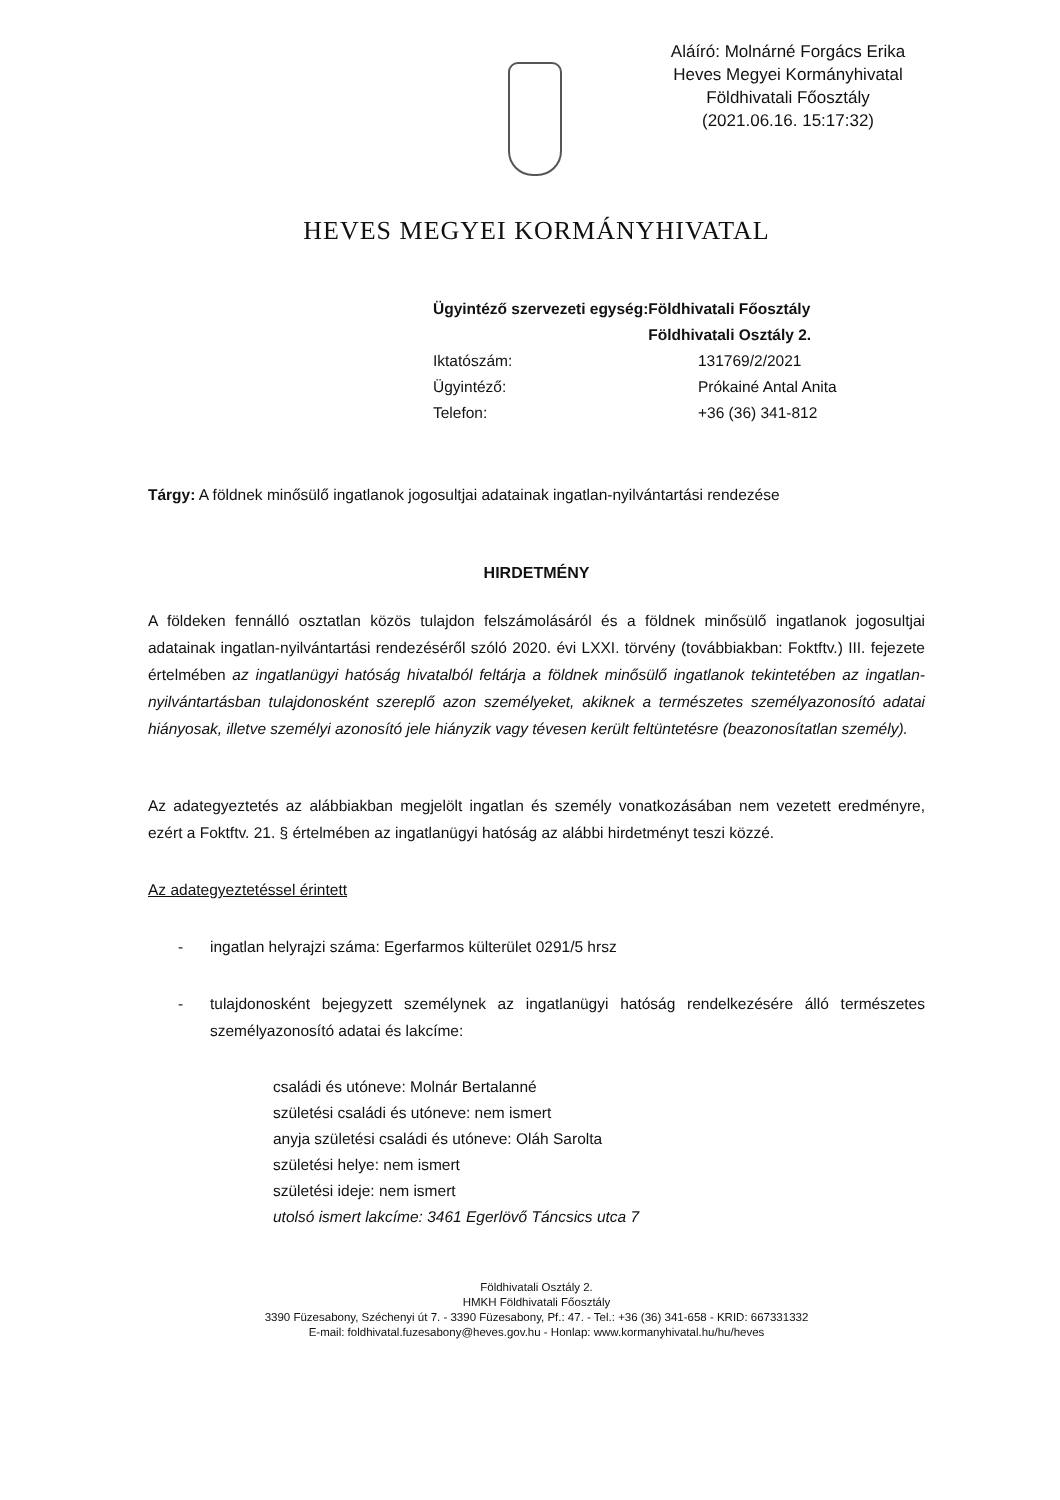Aláíró: Molnárné Forgács Erika
Heves Megyei Kormányhivatal
Földhivatali Főosztály
(2021.06.16. 15:17:32)
HEVES MEGYEI KORMÁNYHIVATAL
Ügyintéző szervezeti egység: Földhivatali Főosztály
Földhivatali Osztály 2.
Iktatószám: 131769/2/2021
Ügyintéző: Prókainé Antal Anita
Telefon: +36 (36) 341-812
Tárgy: A földnek minősülő ingatlanok jogosultjai adatainak ingatlan-nyilvántartási rendezése
HIRDETMÉNY
A földeken fennálló osztatlan közös tulajdon felszámolásáról és a földnek minősülő ingatlanok jogosultjai adatainak ingatlan-nyilvántartási rendezéséről szóló 2020. évi LXXI. törvény (továbbiakban: Foktftv.) III. fejezete értelmében az ingatlanügyi hatóság hivatalból feltárja a földnek minősülő ingatlanok tekintetében az ingatlan-nyilvántartásban tulajdonosként szereplő azon személyeket, akiknek a természetes személyazonosító adatai hiányosak, illetve személyi azonosító jele hiányzik vagy tévesen került feltüntetésre (beazonosítatlan személy).
Az adategyeztetés az alábbiakban megjelölt ingatlan és személy vonatkozásában nem vezetett eredményre, ezért a Foktftv. 21. § értelmében az ingatlanügyi hatóság az alábbi hirdetményt teszi közzé.
Az adategyeztetéssel érintett
- ingatlan helyrajzi száma: Egerfarmos külterület 0291/5 hrsz
- tulajdonosként bejegyzett személynek az ingatlanügyi hatóság rendelkezésére álló természetes személyazonosító adatai és lakcíme:
családi és utóneve: Molnár Bertalanné
születési családi és utóneve: nem ismert
anyja születési családi és utóneve: Oláh Sarolta
születési helye: nem ismert
születési ideje: nem ismert
utolsó ismert lakcíme: 3461 Egerlövő Táncsics utca 7
Földhivatali Osztály 2.
HMKH Földhivatali Főosztály
3390 Füzesabony, Széchenyi út 7. - 3390 Füzesabony, Pf.: 47. - Tel.: +36 (36) 341-658 - KRID: 667331332
E-mail: foldhivatal.fuzesabony@heves.gov.hu - Honlap: www.kormanyhivatal.hu/hu/heves